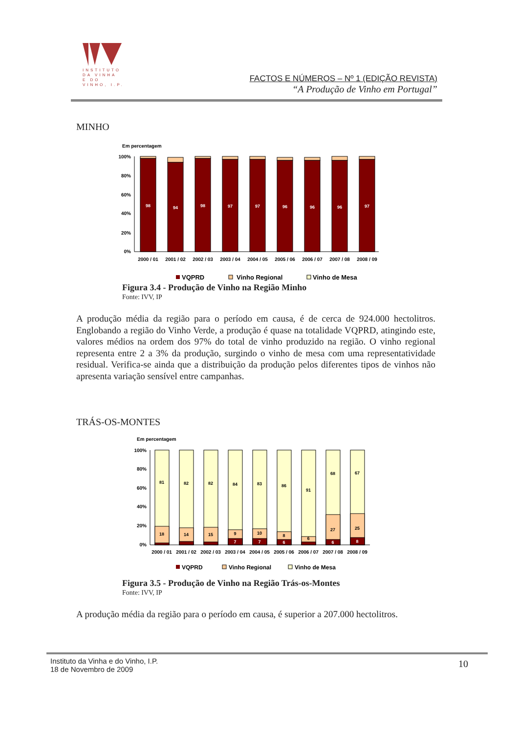INSTITUTO
DA VINHA
E DO VINHO, I.P.
FACTOS E NÚMEROS – Nº 1 (EDIÇÃO REVISTA)
“A Produção de Vinho em Portugal”
MINHO
Em percentagem
100%
80%
60%
40%
20%
0%
98
94
98
97
97
96
96
96
97
2000 / 01
2001 / 02
2002 / 03
2003 / 04
2004 / 05
2005 / 06
2006 / 07
2007 / 08
2008 / 09
VQPRD
Vinho Regional
Vinho de Mesa
Figura 3.4 - Produção de Vinho na Região Minho
Fonte: IVV, IP
A produção média da região para o período em causa, é de cerca de 924.000 hectolitros. Englobando a região do Vinho Verde, a produção é quase na totalidade VQPRD, atingindo este, valores médios na ordem dos 97% do total de vinho produzido na região. O vinho regional representa entre 2 a 3% da produção, surgindo o vinho de mesa com uma representatividade residual. Verifica-se ainda que a distribuição da produção pelos diferentes tipos de vinhos não apresenta variação sensível entre campanhas.
TRÁS-OS-MONTES
Em percentagem
100%
80%
60%
40%
20%
0%
81
82
82
84
83
86
91
68
67
18
14
15
9
10
8
6
27
25
7
7
6
6
8
2000 / 01
2001 / 02
2002 / 03
2003 / 04
2004 / 05
2005 / 06
2006 / 07
2007 / 08
2008 / 09
VQPRD
Vinho Regional
Vinho de Mesa
Figura 3.5 - Produção de Vinho na Região Trás-os-Montes
Fonte: IVV, IP
A produção média da região para o período em causa, é superior a 207.000 hectolitros.
Instituto da Vinha e do Vinho, I.P.
18 de Novembro de 2009
10